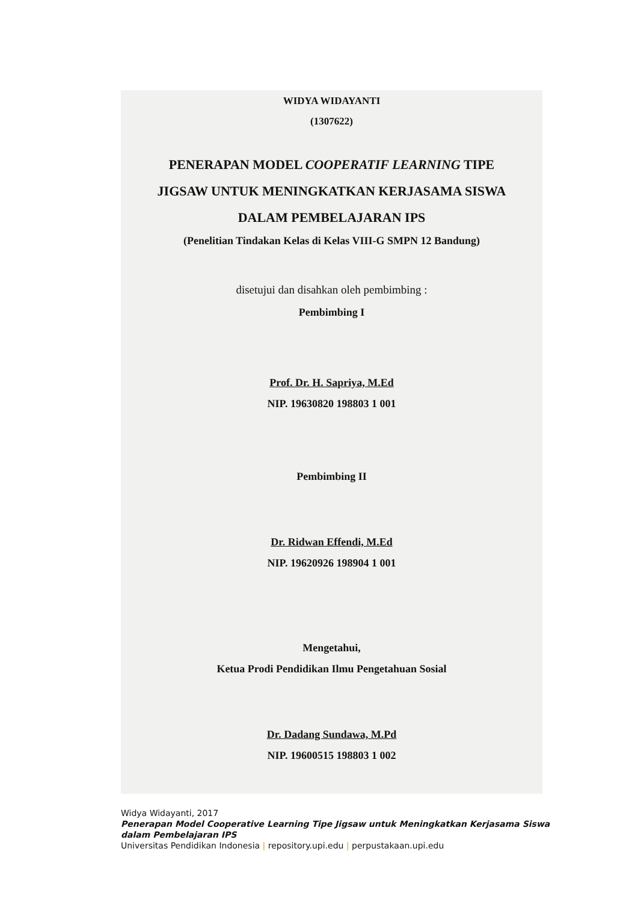WIDYA WIDAYANTI
(1307622)
PENERAPAN MODEL COOPERATIF LEARNING TIPE
JIGSAW UNTUK MENINGKATKAN KERJASAMA SISWA
DALAM PEMBELAJARAN IPS
(Penelitian Tindakan Kelas di Kelas VIII-G SMPN 12 Bandung)
disetujui dan disahkan oleh pembimbing :
Pembimbing I
Prof. Dr. H. Sapriya, M.Ed
NIP. 19630820 198803 1 001
Pembimbing II
Dr. Ridwan Effendi, M.Ed
NIP. 19620926 198904 1 001
Mengetahui,
Ketua Prodi Pendidikan Ilmu Pengetahuan Sosial
Dr. Dadang Sundawa, M.Pd
NIP. 19600515 198803 1 002
Widya Widayanti, 2017
Penerapan Model Cooperative Learning Tipe Jigsaw untuk Meningkatkan Kerjasama Siswa
dalam Pembelajaran IPS
Universitas Pendidikan Indonesia | repository.upi.edu | perpustakaan.upi.edu